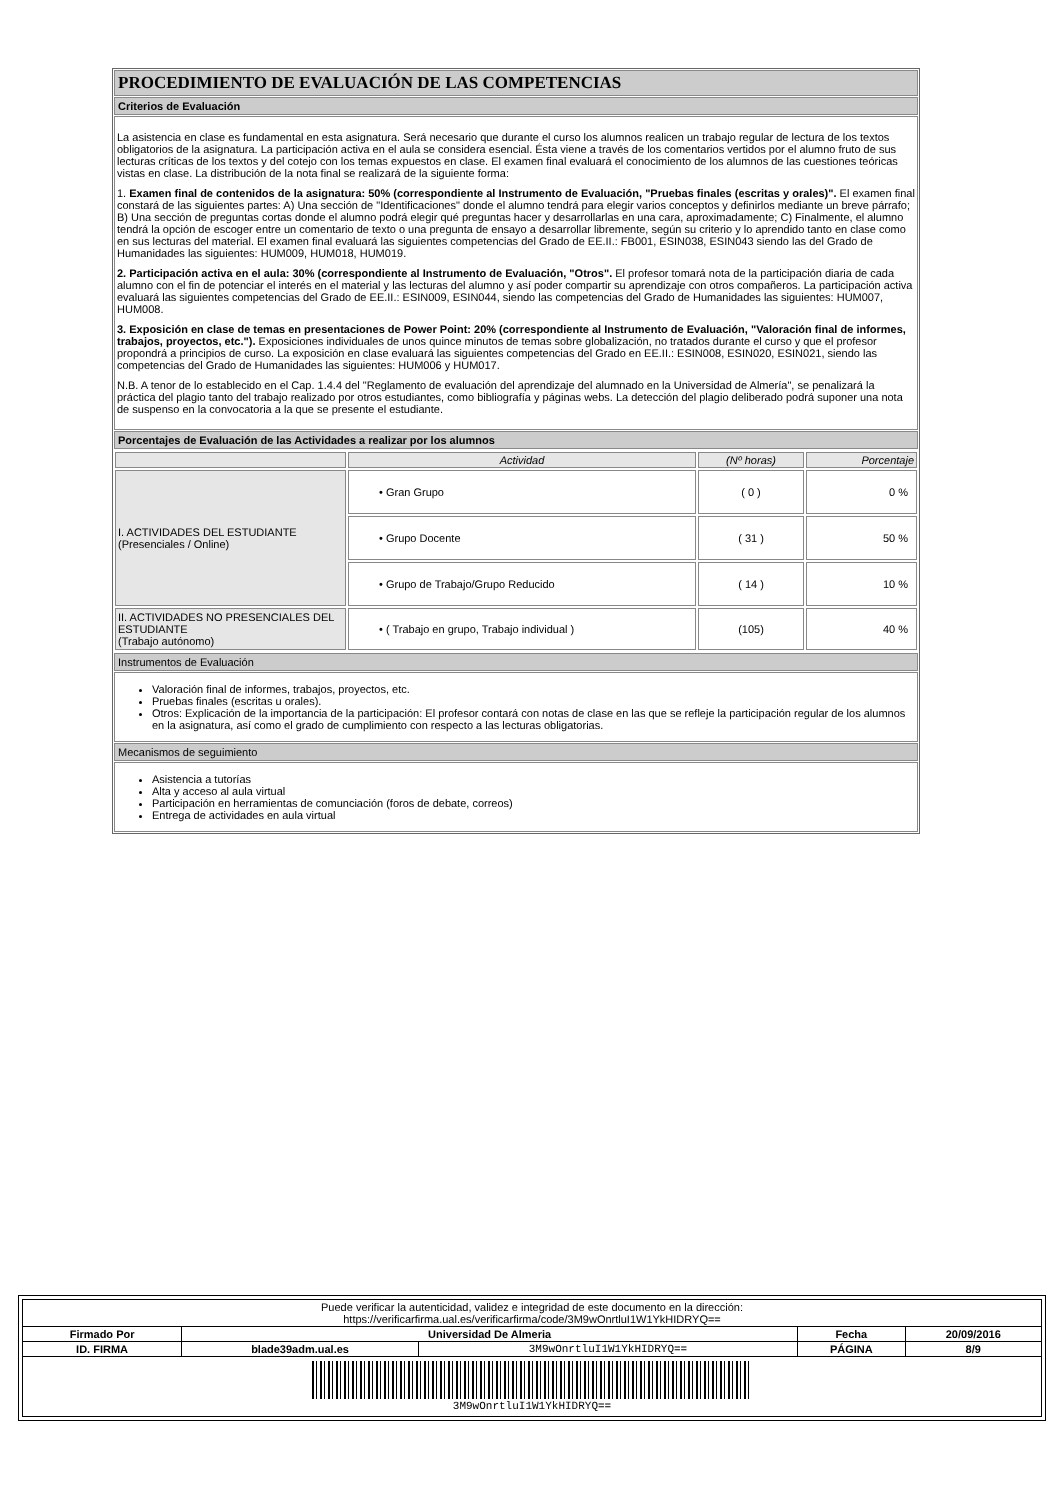PROCEDIMIENTO DE EVALUACIÓN DE LAS COMPETENCIAS
Criterios de Evaluación
La asistencia en clase es fundamental en esta asignatura. Será necesario que durante el curso los alumnos realicen un trabajo regular de lectura de los textos obligatorios de la asignatura. La participación activa en el aula se considera esencial. Ésta viene a través de los comentarios vertidos por el alumno fruto de sus lecturas críticas de los textos y del cotejo con los temas expuestos en clase. El examen final evaluará el conocimiento de los alumnos de las cuestiones teóricas vistas en clase. La distribución de la nota final se realizará de la siguiente forma:
1. Examen final de contenidos de la asignatura: 50% (correspondiente al Instrumento de Evaluación, "Pruebas finales (escritas y orales)". El examen final constará de las siguientes partes: A) Una sección de "Identificaciones" donde el alumno tendrá para elegir varios conceptos y definirlos mediante un breve párrafo; B) Una sección de preguntas cortas donde el alumno podrá elegir qué preguntas hacer y desarrollarlas en una cara, aproximadamente; C) Finalmente, el alumno tendrá la opción de escoger entre un comentario de texto o una pregunta de ensayo a desarrollar libremente, según su criterio y lo aprendido tanto en clase como en sus lecturas del material. El examen final evaluará las siguientes competencias del Grado de EE.II.: FB001, ESIN038, ESIN043 siendo las del Grado de Humanidades las siguientes: HUM009, HUM018, HUM019.
2. Participación activa en el aula: 30% (correspondiente al Instrumento de Evaluación, "Otros". El profesor tomará nota de la participación diaria de cada alumno con el fin de potenciar el interés en el material y las lecturas del alumno y así poder compartir su aprendizaje con otros compañeros. La participación activa evaluará las siguientes competencias del Grado de EE.II.: ESIN009, ESIN044, siendo las competencias del Grado de Humanidades las siguientes: HUM007, HUM008.
3. Exposición en clase de temas en presentaciones de Power Point: 20% (correspondiente al Instrumento de Evaluación, "Valoración final de informes, trabajos, proyectos, etc."). Exposiciones individuales de unos quince minutos de temas sobre globalización, no tratados durante el curso y que el profesor propondrá a principios de curso. La exposición en clase evaluará las siguientes competencias del Grado en EE.II.: ESIN008, ESIN020, ESIN021, siendo las competencias del Grado de Humanidades las siguientes: HUM006 y HUM017.
N.B. A tenor de lo establecido en el Cap. 1.4.4 del "Reglamento de evaluación del aprendizaje del alumnado en la Universidad de Almería", se penalizará la práctica del plagio tanto del trabajo realizado por otros estudiantes, como bibliografía y páginas webs. La detección del plagio deliberado podrá suponer una nota de suspenso en la convocatoria a la que se presente el estudiante.
Porcentajes de Evaluación de las Actividades a realizar por los alumnos
| | Actividad | (Nº horas) | Porcentaje |
| --- | --- | --- | --- |
| I. ACTIVIDADES DEL ESTUDIANTE (Presenciales / Online) | • Gran Grupo | ( 0 ) | 0 % |
| | • Grupo Docente | ( 31 ) | 50 % |
| | • Grupo de Trabajo/Grupo Reducido | ( 14 ) | 10 % |
| II. ACTIVIDADES NO PRESENCIALES DEL ESTUDIANTE (Trabajo autónomo) | • ( Trabajo en grupo, Trabajo individual ) | (105) | 40 % |
Instrumentos de Evaluación
Valoración final de informes, trabajos, proyectos, etc.
Pruebas finales (escritas u orales).
Otros: Explicación de la importancia de la participación: El profesor contará con notas de clase en las que se refleje la participación regular de los alumnos en la asignatura, así como el grado de cumplimiento con respecto a las lecturas obligatorias.
Mecanismos de seguimiento
Asistencia a tutorías
Alta y acceso al aula virtual
Participación en herramientas de comunciación (foros de debate, correos)
Entrega de actividades en aula virtual
| Puede verificar la autenticidad, validez e integridad de este documento en la dirección: https://verificarfirma.ual.es/verificarfirma/code/3M9wOnrtluI1W1YkHIDRYQ== | | | | |
| Firmado Por | Universidad De Almeria | | Fecha | 20/09/2016 |
| ID. FIRMA | blade39adm.ual.es | 3M9wOnrtluI1W1YkHIDRYQ== | PÁGINA | 8/9 |
| 3M9wOnrtluI1W1YkHIDRYQ== | | | | |